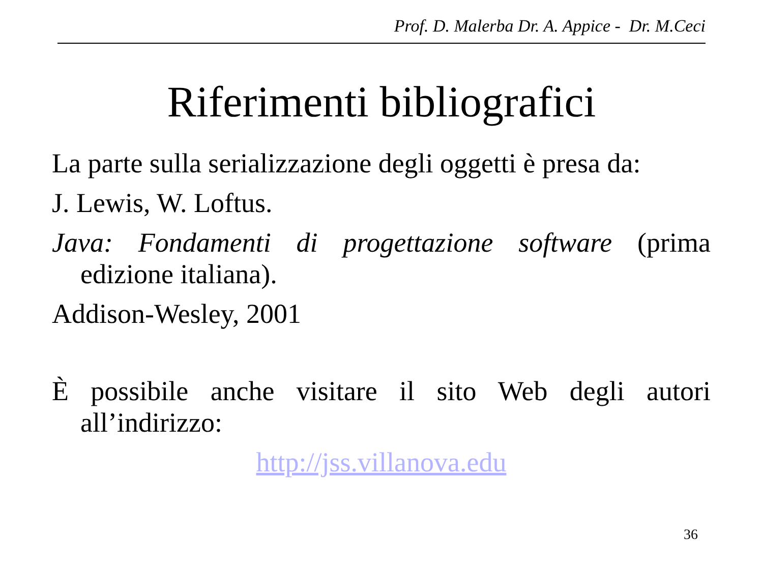Prof. D. Malerba Dr. A. Appice - Dr. M.Ceci
Riferimenti bibliografici
La parte sulla serializzazione degli oggetti è presa da:
J. Lewis, W. Loftus.
Java: Fondamenti di progettazione software (prima edizione italiana).
Addison-Wesley, 2001
È possibile anche visitare il sito Web degli autori all’indirizzo:
http://jss.villanova.edu
36